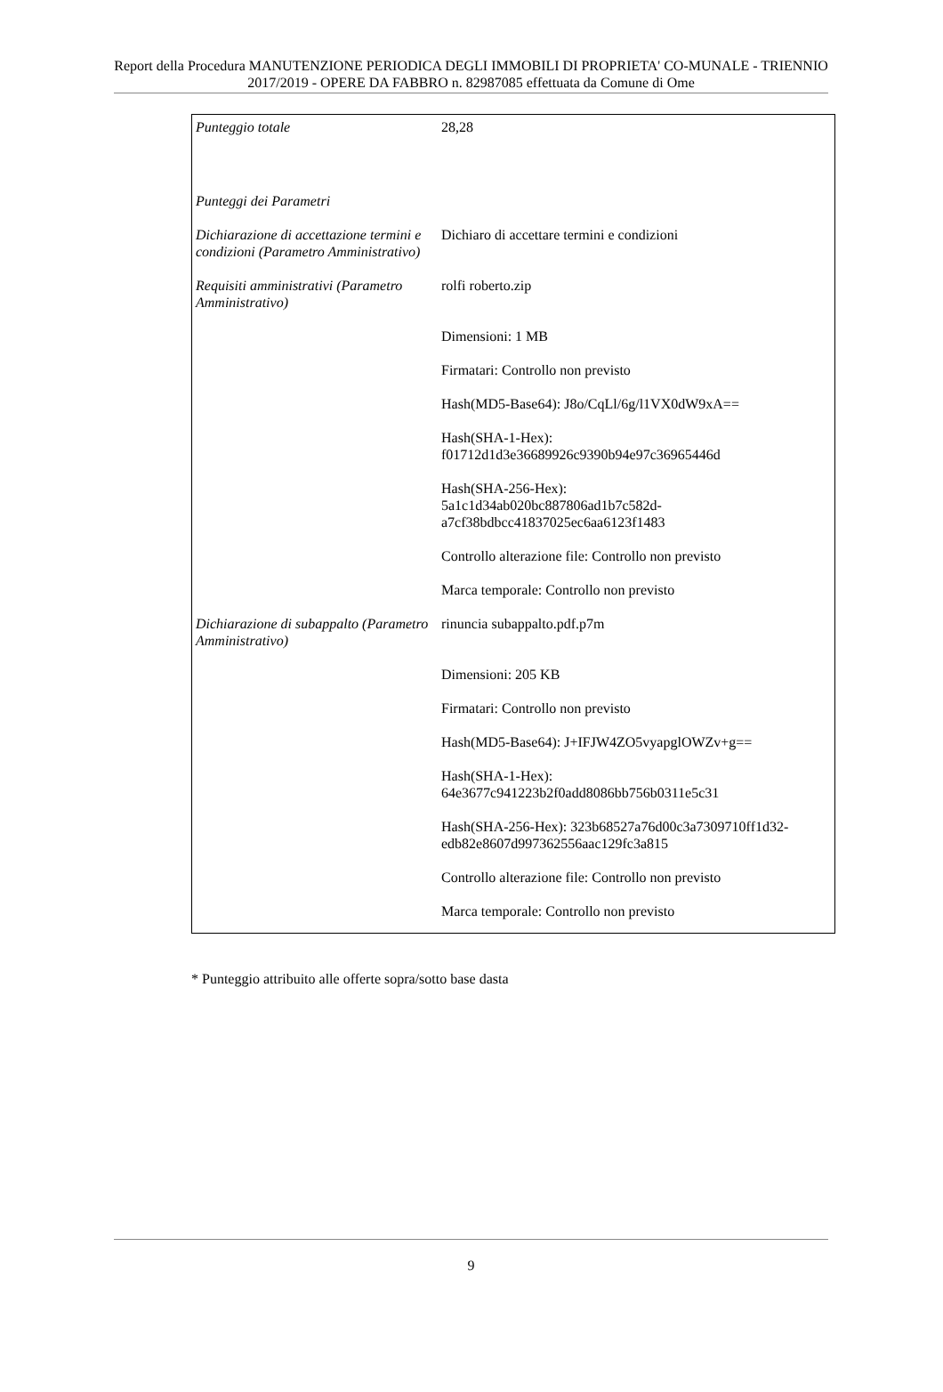Report della Procedura MANUTENZIONE PERIODICA DEGLI IMMOBILI DI PROPRIETA' CO-MUNALE - TRIENNIO 2017/2019 - OPERE DA FABBRO n. 82987085 effettuata da Comune di Ome
| Punteggio totale | 28,28 |
| Punteggi dei Parametri | |
| Dichiarazione di accettazione termini e condizioni (Parametro Amministrativo) | Dichiaro di accettare termini e condizioni |
| Requisiti amministrativi (Parametro Amministrativo) | rolfi roberto.zip Dimensioni: 1 MB Firmatari: Controllo non previsto Hash(MD5-Base64): J8o/CqLl/6g/l1VX0dW9xA== Hash(SHA-1-Hex): f01712d1d3e36689926c9390b94e97c36965446d Hash(SHA-256-Hex): 5a1c1d34ab020bc887806ad1b7c582d- a7cf38bdbcc41837025ec6aa6123f1483 Controllo alterazione file: Controllo non previsto Marca temporale: Controllo non previsto |
| Dichiarazione di subappalto (Parametro Amministrativo) | rinuncia subappalto.pdf.p7m Dimensioni: 205 KB Firmatari: Controllo non previsto Hash(MD5-Base64): J+IFJW4ZO5vyapglOWZv+g== Hash(SHA-1-Hex): 64e3677c941223b2f0add8086bb756b0311e5c31 Hash(SHA-256-Hex): 323b68527a76d00c3a7309710ff1d32- edb82e8607d997362556aac129fc3a815 Controllo alterazione file: Controllo non previsto Marca temporale: Controllo non previsto |
* Punteggio attribuito alle offerte sopra/sotto base dasta
9